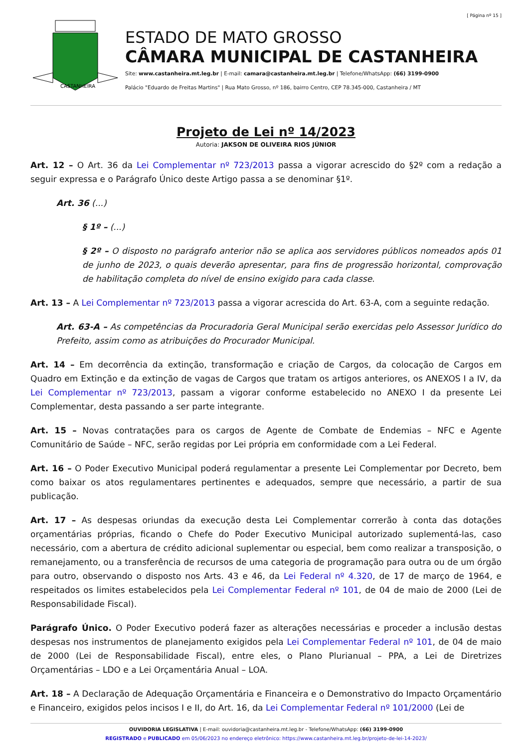[ Página nº 15 ]
CASTANHEIRA
ESTADO DE MATO GROSSO
CÂMARA MUNICIPAL DE CASTANHEIRA
Site: www.castanheira.mt.leg.br | E-mail: camara@castanheira.mt.leg.br | Telefone/WhatsApp: (66) 3199-0900
Palácio "Eduardo de Freitas Martins" | Rua Mato Grosso, nº 186, bairro Centro, CEP 78.345-000, Castanheira / MT
Projeto de Lei nº 14/2023
Autoria: JAKSON DE OLIVEIRA RIOS JÚNIOR
Art. 12 – O Art. 36 da Lei Complementar nº 723/2013 passa a vigorar acrescido do §2º com a redação a seguir expressa e o Parágrafo Único deste Artigo passa a se denominar §1º.
Art. 36 (...)
§ 1º – (...)
§ 2º – O disposto no parágrafo anterior não se aplica aos servidores públicos nomeados após 01 de junho de 2023, o quais deverão apresentar, para fins de progressão horizontal, comprovação de habilitação completa do nível de ensino exigido para cada classe.
Art. 13 – A Lei Complementar nº 723/2013 passa a vigorar acrescida do Art. 63-A, com a seguinte redação.
Art. 63-A – As competências da Procuradoria Geral Municipal serão exercidas pelo Assessor Jurídico do Prefeito, assim como as atribuições do Procurador Municipal.
Art. 14 – Em decorrência da extinção, transformação e criação de Cargos, da colocação de Cargos em Quadro em Extinção e da extinção de vagas de Cargos que tratam os artigos anteriores, os ANEXOS I a IV, da Lei Complementar nº 723/2013, passam a vigorar conforme estabelecido no ANEXO I da presente Lei Complementar, desta passando a ser parte integrante.
Art. 15 – Novas contratações para os cargos de Agente de Combate de Endemias – NFC e Agente Comunitário de Saúde – NFC, serão regidas por Lei própria em conformidade com a Lei Federal.
Art. 16 – O Poder Executivo Municipal poderá regulamentar a presente Lei Complementar por Decreto, bem como baixar os atos regulamentares pertinentes e adequados, sempre que necessário, a partir de sua publicação.
Art. 17 – As despesas oriundas da execução desta Lei Complementar correrão à conta das dotações orçamentárias próprias, ficando o Chefe do Poder Executivo Municipal autorizado suplementá-las, caso necessário, com a abertura de crédito adicional suplementar ou especial, bem como realizar a transposição, o remanejamento, ou a transferência de recursos de uma categoria de programação para outra ou de um órgão para outro, observando o disposto nos Arts. 43 e 46, da Lei Federal nº 4.320, de 17 de março de 1964, e respeitados os limites estabelecidos pela Lei Complementar Federal nº 101, de 04 de maio de 2000 (Lei de Responsabilidade Fiscal).
Parágrafo Único. O Poder Executivo poderá fazer as alterações necessárias e proceder a inclusão destas despesas nos instrumentos de planejamento exigidos pela Lei Complementar Federal nº 101, de 04 de maio de 2000 (Lei de Responsabilidade Fiscal), entre eles, o Plano Plurianual – PPA, a Lei de Diretrizes Orçamentárias – LDO e a Lei Orçamentária Anual – LOA.
Art. 18 – A Declaração de Adequação Orçamentária e Financeira e o Demonstrativo do Impacto Orçamentário e Financeiro, exigidos pelos incisos I e II, do Art. 16, da Lei Complementar Federal nº 101/2000 (Lei de
OUVIDORIA LEGISLATIVA | E-mail: ouvidoria@castanheira.mt.leg.br - Telefone/WhatsApp: (66) 3199-0900
REGISTRADO e PUBLICADO em 05/06/2023 no endereço eletrônico: https://www.castanheira.mt.leg.br/projeto-de-lei-14-2023/